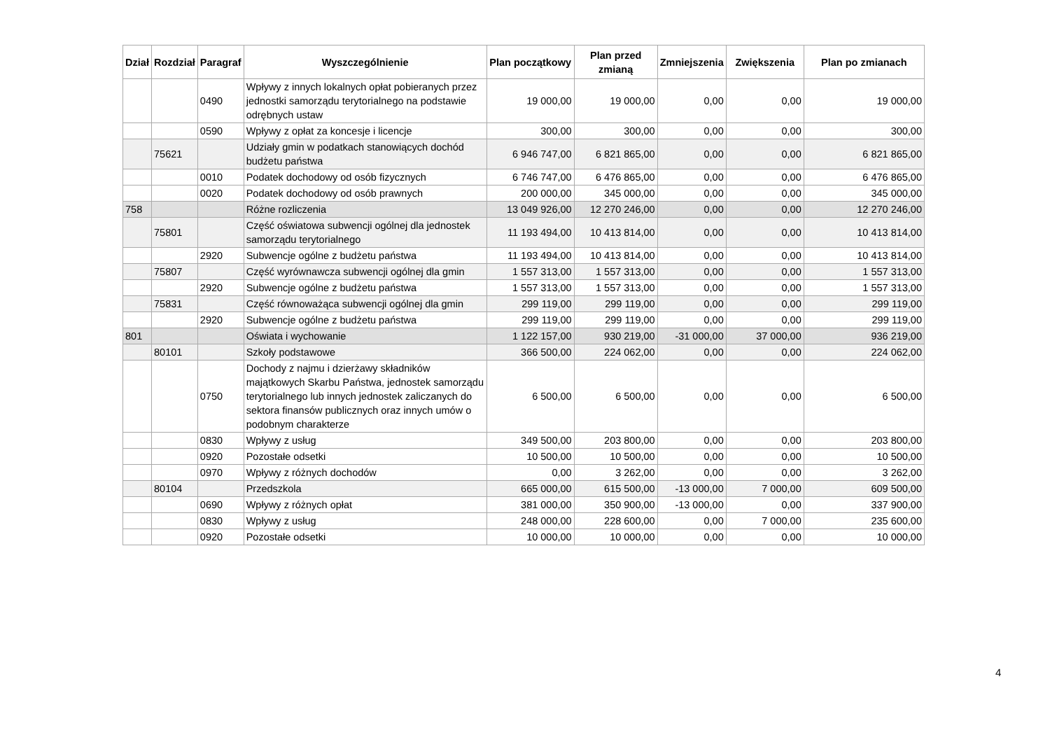| Dział | Rozdział | Paragraf | Wyszczególnienie | Plan początkowy | Plan przed zmianą | Zmniejszenia | Zwiększenia | Plan po zmianach |
| --- | --- | --- | --- | --- | --- | --- | --- | --- |
| | | 0490 | Wpływy z innych lokalnych opłat pobieranych przez jednostki samorządu terytorialnego na podstawie odrębnych ustaw | 19 000,00 | 19 000,00 | 0,00 | 0,00 | 19 000,00 |
| | | 0590 | Wpływy z opłat za koncesje i licencje | 300,00 | 300,00 | 0,00 | 0,00 | 300,00 |
| | 75621 | | Udziały gmin w podatkach stanowiących dochód budżetu państwa | 6 946 747,00 | 6 821 865,00 | 0,00 | 0,00 | 6 821 865,00 |
| | | 0010 | Podatek dochodowy od osób fizycznych | 6 746 747,00 | 6 476 865,00 | 0,00 | 0,00 | 6 476 865,00 |
| | | 0020 | Podatek dochodowy od osób prawnych | 200 000,00 | 345 000,00 | 0,00 | 0,00 | 345 000,00 |
| 758 | | | Różne rozliczenia | 13 049 926,00 | 12 270 246,00 | 0,00 | 0,00 | 12 270 246,00 |
| | 75801 | | Część oświatowa subwencji ogólnej dla jednostek samorządu terytorialnego | 11 193 494,00 | 10 413 814,00 | 0,00 | 0,00 | 10 413 814,00 |
| | | 2920 | Subwencje ogólne z budżetu państwa | 11 193 494,00 | 10 413 814,00 | 0,00 | 0,00 | 10 413 814,00 |
| | 75807 | | Część wyrównawcza subwencji ogólnej dla gmin | 1 557 313,00 | 1 557 313,00 | 0,00 | 0,00 | 1 557 313,00 |
| | | 2920 | Subwencje ogólne z budżetu państwa | 1 557 313,00 | 1 557 313,00 | 0,00 | 0,00 | 1 557 313,00 |
| | 75831 | | Część równoważąca subwencji ogólnej dla gmin | 299 119,00 | 299 119,00 | 0,00 | 0,00 | 299 119,00 |
| | | 2920 | Subwencje ogólne z budżetu państwa | 299 119,00 | 299 119,00 | 0,00 | 0,00 | 299 119,00 |
| 801 | | | Oświata i wychowanie | 1 122 157,00 | 930 219,00 | -31 000,00 | 37 000,00 | 936 219,00 |
| | 80101 | | Szkoły podstawowe | 366 500,00 | 224 062,00 | 0,00 | 0,00 | 224 062,00 |
| | | 0750 | Dochody z najmu i dzierżawy składników majątkowych Skarbu Państwa, jednostek samorządu terytorialnego lub innych jednostek zaliczanych do sektora finansów publicznych oraz innych umów o podobnym charakterze | 6 500,00 | 6 500,00 | 0,00 | 0,00 | 6 500,00 |
| | | 0830 | Wpływy z usług | 349 500,00 | 203 800,00 | 0,00 | 0,00 | 203 800,00 |
| | | 0920 | Pozostałe odsetki | 10 500,00 | 10 500,00 | 0,00 | 0,00 | 10 500,00 |
| | | 0970 | Wpływy z różnych dochodów | 0,00 | 3 262,00 | 0,00 | 0,00 | 3 262,00 |
| | 80104 | | Przedszkola | 665 000,00 | 615 500,00 | -13 000,00 | 7 000,00 | 609 500,00 |
| | | 0690 | Wpływy z różnych opłat | 381 000,00 | 350 900,00 | -13 000,00 | 0,00 | 337 900,00 |
| | | 0830 | Wpływy z usług | 248 000,00 | 228 600,00 | 0,00 | 7 000,00 | 235 600,00 |
| | | 0920 | Pozostałe odsetki | 10 000,00 | 10 000,00 | 0,00 | 0,00 | 10 000,00 |
4